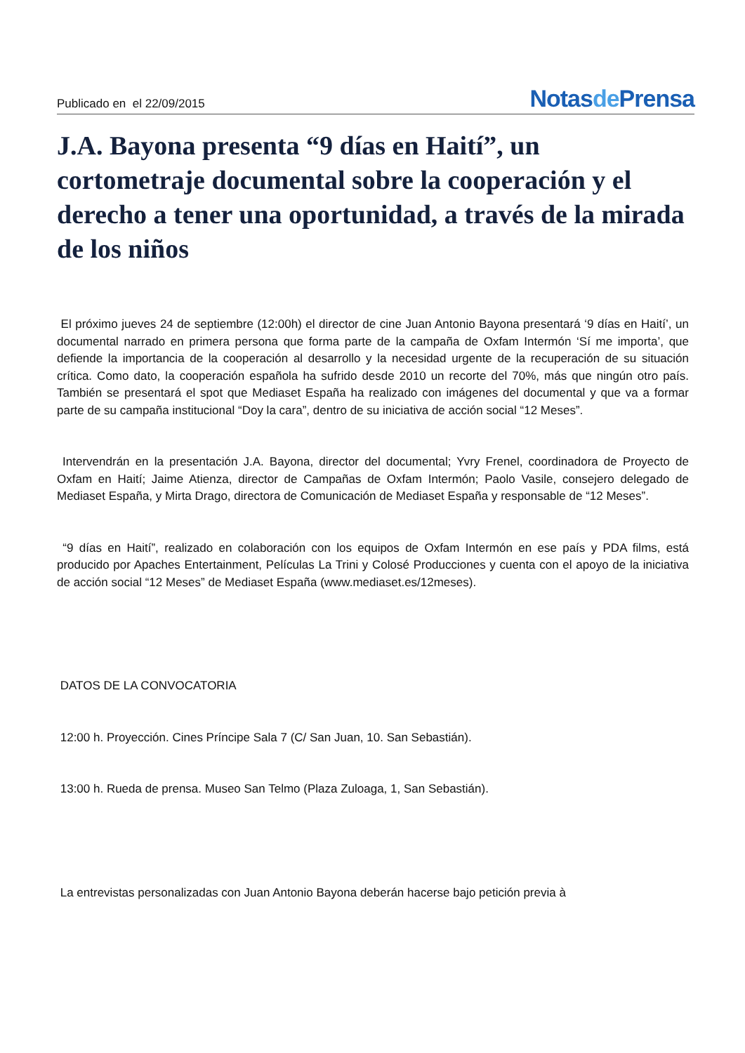Publicado en el 22/09/2015
Notasde Prensa
J.A. Bayona presenta “9 días en Haití”, un cortometraje documental sobre la cooperación y el derecho a tener una oportunidad, a través de la mirada de los niños
El próximo jueves 24 de septiembre (12:00h) el director de cine Juan Antonio Bayona presentará ‘9 días en Haití’, un documental narrado en primera persona que forma parte de la campaña de Oxfam Intermón ‘Sí me importa’, que defiende la importancia de la cooperación al desarrollo y la necesidad urgente de la recuperación de su situación crítica. Como dato, la cooperación española ha sufrido desde 2010 un recorte del 70%, más que ningún otro país. También se presentará el spot que Mediaset España ha realizado con imágenes del documental y que va a formar parte de su campaña institucional “Doy la cara”, dentro de su iniciativa de acción social “12 Meses”.
Intervendrán en la presentación J.A. Bayona, director del documental; Yvry Frenel, coordinadora de Proyecto de Oxfam en Haití; Jaime Atienza, director de Campañas de Oxfam Intermón; Paolo Vasile, consejero delegado de Mediaset España, y Mirta Drago, directora de Comunicación de Mediaset España y responsable de “12 Meses”.
“9 días en Haití”, realizado en colaboración con los equipos de Oxfam Intermón en ese país y PDA films, está producido por Apaches Entertainment, Películas La Trini y Colosé Producciones y cuenta con el apoyo de la iniciativa de acción social “12 Meses” de Mediaset España (www.mediaset.es/12meses).
DATOS DE LA CONVOCATORIA
12:00 h. Proyección. Cines Príncipe Sala 7 (C/ San Juan, 10. San Sebastián).
13:00 h. Rueda de prensa. Museo San Telmo (Plaza Zuloaga, 1, San Sebastián).
La entrevistas personalizadas con Juan Antonio Bayona deberán hacerse bajo petición previa à